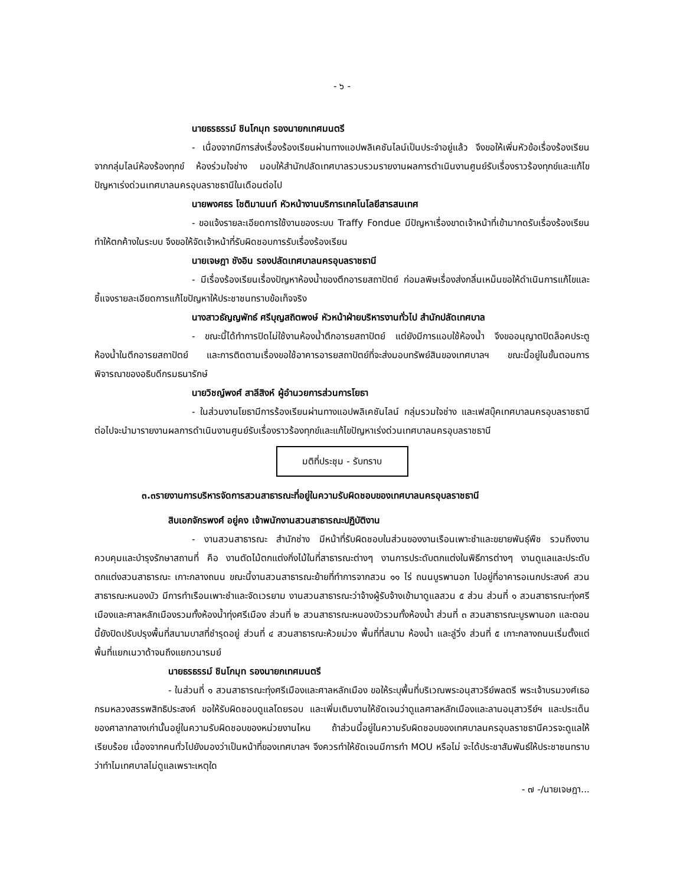- ๖ -
นายธรธรรม์ ชินโกมุท รองนายกเทศมนตรี
- เนื่องจากมีการส่งเรื่องร้องเรียนผ่านทางแอปพลิเคชันไลน์เป็นประจำอยู่แล้ว จึงขอให้เพิ่มหัวข้อเรื่องร้องเรียนจากกลุ่มไลน์ห้องร้องทุกข์ ห้องร่วมใจช่าง มอบให้สำนักปลัดเทศบาลรวบรวมรายงานผลการดำเนินงานศูนย์รับเรื่องราวร้องทุกข์และแก้ไขปัญหาเร่งด่วนเทศบาลนครอุบลราชธานีในเดือนต่อไป
นายพงศธร โชติมานนท์ หัวหน้างานบริการเทคโนโลยีสารสนเทศ
- ขอแจ้งรายละเอียดการใช้งานของระบบ Traffy Fondue มีปัญหาเรื่องขาดเจ้าหน้าที่เข้ามากดรับเรื่องร้องเรียนทำให้ตกค้างในระบบ จึงขอให้จัดเจ้าหน้าที่รับผิดชอบการรับเรื่องร้องเรียน
นายเจษฎา ชังอิน รองปลัดเทศบาลนครอุบลราชธานี
- มีเรื่องร้องเรียนเรื่องปัญหาห้องน้ำของตึกอารยสถาปัตย์ ก่อมลพิษเรื่องส่งกลิ่นเหม็นขอให้ดำเนินการแก้ไขและชี้แจงรายละเอียดการแก้ไขปัญหาให้ประชาชนทราบข้อเท็จจริง
นางสาวธัญญพัทธ์ ศรีบุญสถิตพงษ์ หัวหน้าฝ่ายบริหารงานทั่วไป สำนักปลัดเทศบาล
- ขณะนี้ได้ทำการปิดไม่ใช้งานห้องน้ำตึกอารยสถาปัตย์ แต่ยังมีการแอบใช้ห้องน้ำ จึงขออนุญาตปิดล็อคประตูห้องน้ำในตึกอารยสถาปัตย์ และการติดตามเรื่องขอใช้อาคารอารยสถาปัตย์ที่จะส่งมอบทรัพย์สินของเทศบาลฯ ขณะนี้อยู่ในขั้นตอนการพิจารณาของอธิบดีกรมธนารักษ์
นายวิชญ์พงศ์ สาลีสิงห์ ผู้อำนวยการส่วนการโยธา
- ในส่วนงานโยธามีการร้องเรียนผ่านทางแอปพลิเคชันไลน์ กลุ่มรวมใจช่าง และเฟสบุ๊คเทศบาลนครอุบลราชธานี ต่อไปจะนำมารายงานผลการดำเนินงานศูนย์รับเรื่องราวร้องทุกข์และแก้ไขปัญหาเร่งด่วนเทศบาลนครอุบลราชธานี
มติที่ประชุม - รับทราบ
๓.๓รายงานการบริหารจัดการสวนสาธารณะที่อยู่ในความรับผิดชอบของเทศบาลนครอุบลราชธานี
สิบเอกจักรพงศ์ อยู่คง เจ้าพนักงานสวนสาธารณะปฏิบัติงาน
- งานสวนสาธารณะ สำนักช่าง มีหน้าที่รับผิดชอบในส่วนของงานเรือนเพาะชำและขยายพันธุ์พืช รวมถึงงานควบคุมและบำรุงรักษาสถานที่ คือ งานตัดไม้ตกแต่งกิ่งไม้ในที่สาธารณะต่างๆ งานการประดับตกแต่งในพิธีการต่างๆ งานดูแลและประดับตกแต่งสวนสาธารณะ เกาะกลางถนน ขณะนี้งานสวนสาธารณะย้ายที่ทำการจากสวน ๑๑ ไร่ ถนนบูรพานอก ไปอยู่ที่อาคารอเนกประสงค์ สวนสาธารณะหนองบัว มีการทำเรือนเพาะชำและจัดเวรยาม งานสวนสาธารณะว่าจ้างผู้รับจ้างเข้ามาดูแลสวน ๕ ส่วน ส่วนที่ ๑ สวนสาธารณะทุ่งศรีเมืองและศาลหลักเมืองรวมทั้งห้องน้ำทุ่งศรีเมือง ส่วนที่ ๒ สวนสาธารณะหนองบัวรวมทั้งห้องน้ำ ส่วนที่ ๓ สวนสาธารณะบูรพานอก และตอนนี้ยังปิดปรับปรุงพื้นที่สนามบาสที่ชำรุดอยู่ ส่วนที่ ๔ สวนสาธารณะห้วยม่วง พื้นที่ที่สนาม ห้องน้ำ และลู่วิ่ง ส่วนที่ ๕ เกาะกลางถนนเริ่มตั้งแต่พื้นที่แยกเนวาด้าจนถึงแยกวนารมย์
นายธรธรรม์ ชินโกมุท รองนายกเทศมนตรี
- ในส่วนที่ ๑ สวนสาธารณะทุ่งศรีเมืองและศาลหลักเมือง ขอให้ระบุพื้นที่บริเวณพระอนุสาวรีย์พลตรี พระเจ้าบรมวงศ์เธอ กรมหลวงสรรพสิทธิประสงค์ ขอให้รับผิดชอบดูแลโดยรอบ และเพิ่มเติมงานให้ชัดเจนว่าดูแลศาลหลักเมืองและลานอนุสาวรีย์ฯ และประเด็นของศาลากลางเก่านั้นอยู่ในความรับผิดชอบของหน่วยงานไหน ถ้าส่วนนี้อยู่ในความรับผิดชอบของเทศบาลนครอุบลราชธานีควรจะดูแลให้เรียบร้อย เนื่องจากคนทั่วไปยังมองว่าเป็นหน้าที่ของเทศบาลฯ จึงควรทำให้ชัดเจนมีการทำ MOU หรือไม่ จะได้ประชาสัมพันธ์ให้ประชาชนทราบว่าทำไมเทศบาลไม่ดูแลเพราะเหตุใด
- ๗ -/นายเจษฎา...